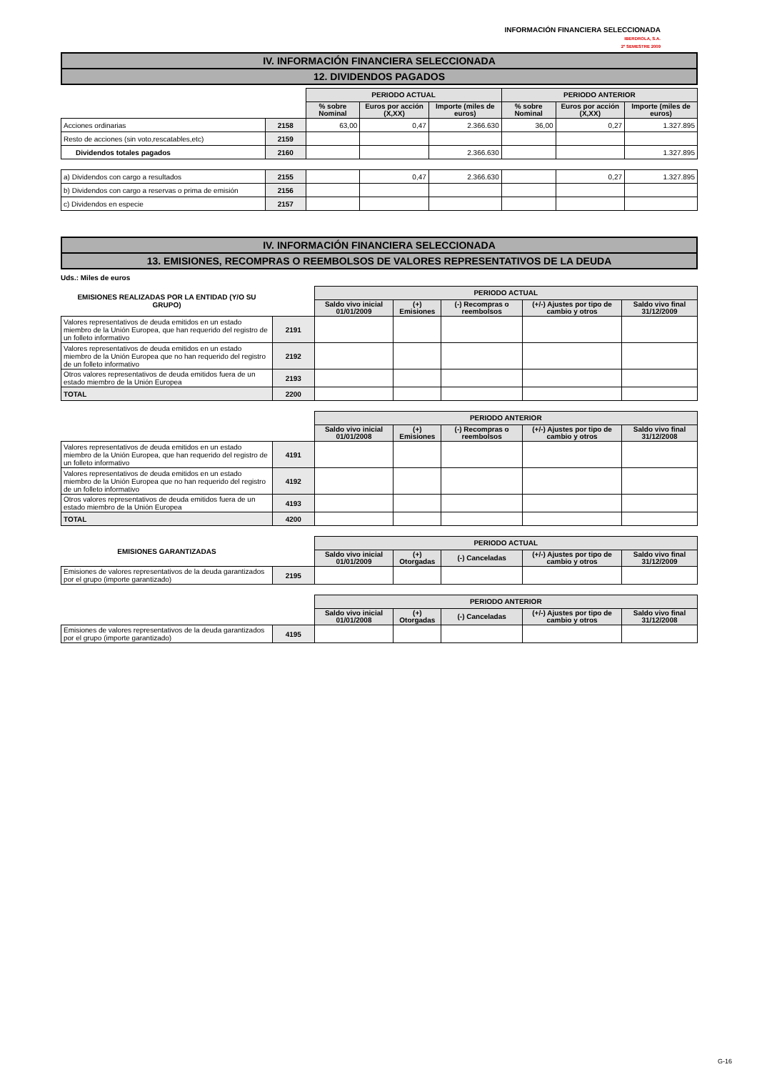INFORMACIÓN FINANCIERA SELECCIONADA
IBERDROLA, S.A.
2º SEMESTRE 2009
IV. INFORMACIÓN FINANCIERA SELECCIONADA
12. DIVIDENDOS PAGADOS
| | | PERIODO ACTUAL | | | PERIODO ANTERIOR | | |
| | | % sobre Nominal | Euros por acción (X,XX) | Importe (miles de euros) | % sobre Nominal | Euros por acción (X,XX) | Importe (miles de euros) |
| Acciones ordinarias | 2158 | 63,00 | 0,47 | 2.366.630 | 36,00 | 0,27 | 1.327.895 |
| Resto de acciones (sin voto,rescatables,etc) | 2159 | | | | | | |
| Dividendos totales pagados | 2160 | | | 2.366.630 | | | 1.327.895 |
| a) Dividendos con cargo a resultados | 2155 | | 0,47 | 2.366.630 | | 0,27 | 1.327.895 |
| b) Dividendos con cargo a reservas o prima de emisión | 2156 | | | | | | |
| c) Dividendos en especie | 2157 | | | | | | |
IV. INFORMACIÓN FINANCIERA SELECCIONADA
13. EMISIONES, RECOMPRAS O REEMBOLSOS DE VALORES REPRESENTATIVOS DE LA DEUDA
Uds.: Miles de euros
| EMISIONES REALIZADAS POR LA ENTIDAD (Y/O SU GRUPO) | | PERIODO ACTUAL | | | | |
| | | Saldo vivo inicial 01/01/2009 | (+) Emisiones | (-) Recompras o reembolsos | (+/-) Ajustes por tipo de cambio y otros | Saldo vivo final 31/12/2009 |
| Valores representativos de deuda emitidos en un estado miembro de la Unión Europea, que han requerido del registro de un folleto informativo | 2191 | | | | | |
| Valores representativos de deuda emitidos en un estado miembro de la Unión Europea que no han requerido del registro de un folleto informativo | 2192 | | | | | |
| Otros valores representativos de deuda emitidos fuera de un estado miembro de la Unión Europea | 2193 | | | | | |
| TOTAL | 2200 | | | | | |
| | | PERIODO ANTERIOR | | | | |
| | | Saldo vivo inicial 01/01/2008 | (+) Emisiones | (-) Recompras o reembolsos | (+/-) Ajustes por tipo de cambio y otros | Saldo vivo final 31/12/2008 |
| Valores representativos de deuda emitidos en un estado miembro de la Unión Europea, que han requerido del registro de un folleto informativo | 4191 | | | | | |
| Valores representativos de deuda emitidos en un estado miembro de la Unión Europea que no han requerido del registro de un folleto informativo | 4192 | | | | | |
| Otros valores representativos de deuda emitidos fuera de un estado miembro de la Unión Europea | 4193 | | | | | |
| TOTAL | 4200 | | | | | |
| EMISIONES GARANTIZADAS | | PERIODO ACTUAL | | | | |
| | | Saldo vivo inicial 01/01/2009 | (+) Otorgadas | (-) Canceladas | (+/-) Ajustes por tipo de cambio y otros | Saldo vivo final 31/12/2009 |
| Emisiones de valores representativos de la deuda garantizados por el grupo (importe garantizado) | 2195 | | | | | |
| | | PERIODO ANTERIOR | | | | |
| | | Saldo vivo inicial 01/01/2008 | (+) Otorgadas | (-) Canceladas | (+/-) Ajustes por tipo de cambio y otros | Saldo vivo final 31/12/2008 |
| Emisiones de valores representativos de la deuda garantizados por el grupo (importe garantizado) | 4195 | | | | | |
G-16